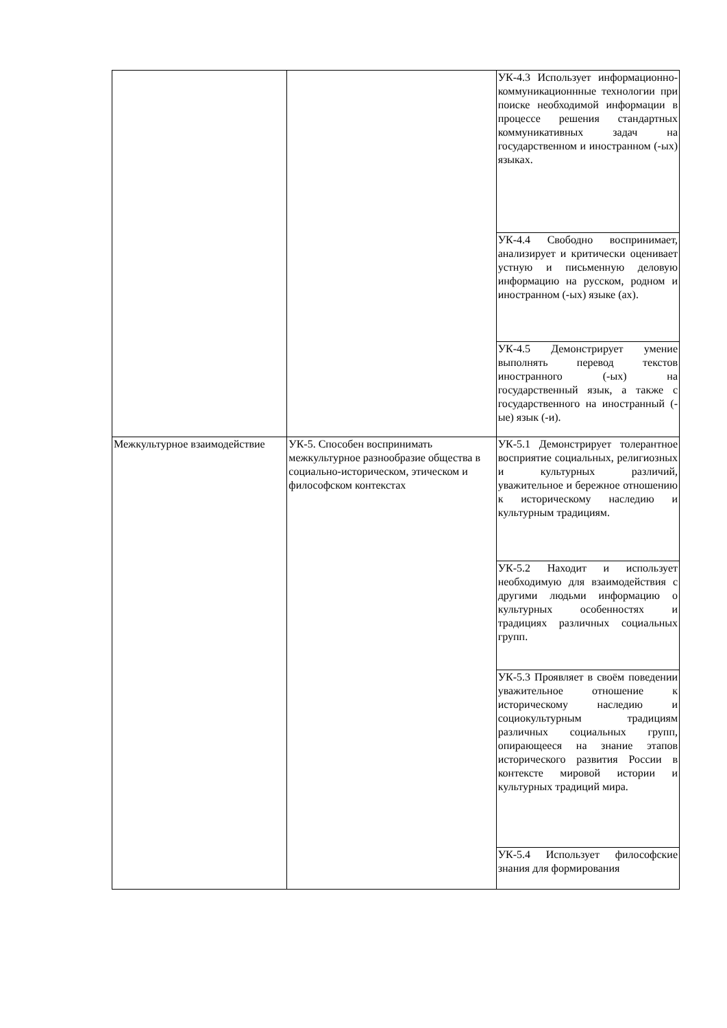| | | УК-4.3 Использует информационно-коммуникационнные технологии при поиске необходимой информации в процессе решения стандартных коммуникативных задач на государственном и иностранном (-ых) языках. |
| | | УК-4.4 Свободно воспринимает, анализирует и критически оценивает устную и письменную деловую информацию на русском, родном и иностранном (-ых) языке (ах). |
| | | УК-4.5 Демонстрирует умение выполнять перевод текстов иностранного (-ых) на государственный язык, а также с государственного на иностранный (-ые) язык (-и). |
| Межкультурное взаимодействие | УК-5. Способен воспринимать межкультурное разнообразие общества в социально-историческом, этическом и философском контекстах | УК-5.1 Демонстрирует толерантное восприятие социальных, религиозных и культурных различий, уважительное и бережное отношению к историческому наследию и культурным традициям. |
| | | УК-5.2 Находит и использует необходимую для взаимодействия с другими людьми информацию о культурных особенностях и традициях различных социальных групп. |
| | | УК-5.3 Проявляет в своём поведении уважительное отношение к историческому наследию и социокультурным традициям различных социальных групп, опирающееся на знание этапов исторического развития России в контексте мировой истории и культурных традиций мира. |
| | | УК-5.4 Использует философские знания для формирования |